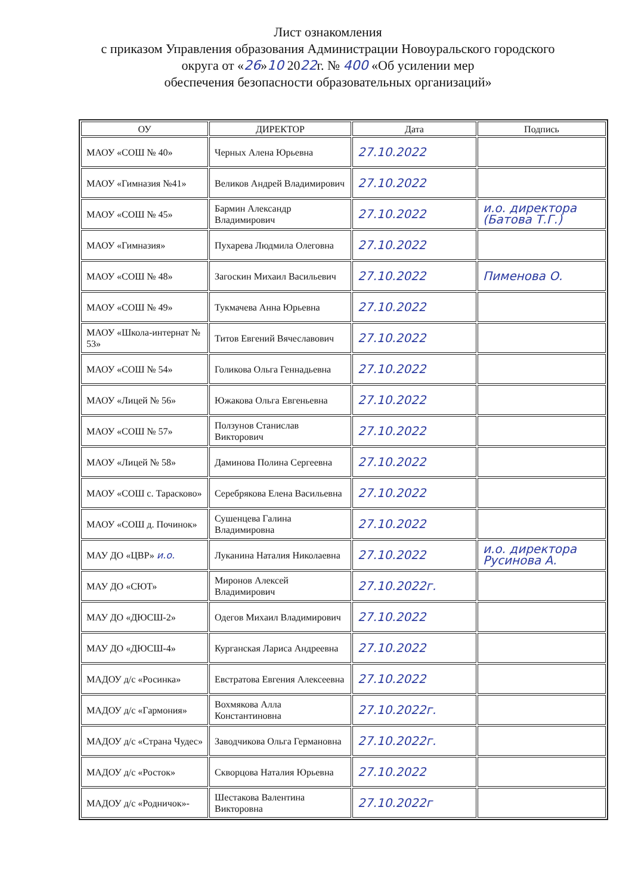Лист ознакомления
с приказом Управления образования Администрации Новоуральского городского
округа от «26»10 2022г. № 400 «Об усилении мер
обеспечения безопасности образовательных организаций»
| ОУ | ДИРЕКТОР | Дата | Подпись |
| --- | --- | --- | --- |
| МАОУ «СОШ № 40» | Черных Алена Юрьевна | 27.10.2022 | |
| МАОУ «Гимназия №41» | Великов Андрей Владимирович | 27.10.2022 | |
| МАОУ «СОШ № 45» | Бармин Александр Владимирович | 27.10.2022 | и.о. директора (Батова Т.Г.) |
| МАОУ «Гимназия» | Пухарева Людмила Олеговна | 27.10.2022 | |
| МАОУ «СОШ № 48» | Загоскин Михаил Васильевич | 27.10.2022 | Пименова О. |
| МАОУ «СОШ № 49» | Тукмачева Анна Юрьевна | 27.10.2022 | |
| МАОУ «Школа-интернат № 53» | Титов Евгений Вячеславович | 27.10.2022 | |
| МАОУ «СОШ № 54» | Голикова Ольга Геннадьевна | 27.10.2022 | |
| МАОУ «Лицей № 56» | Южакова Ольга Евгеньевна | 27.10.2022 | |
| МАОУ «СОШ № 57» | Ползунов Станислав Викторович | 27.10.2022 | |
| МАОУ «Лицей № 58» | Даминова Полина Сергеевна | 27.10.2022 | |
| МАОУ «СОШ с. Тарасково» | Серебрякова Елена Васильевна | 27.10.2022 | |
| МАОУ «СОШ д. Починок» | Сушенцева Галина Владимировна | 27.10.2022 | |
| МАУ ДО «ЦВР» и.о. | Луканина Наталия Николаевна | 27.10.2022 | и.о. директора Русинова А. |
| МАУ ДО «СЮТ» | Миронов Алексей Владимирович | 27.10.2022г. | |
| МАУ ДО «ДЮСШ-2» | Одегов Михаил Владимирович | 27.10.2022 | |
| МАУ ДО «ДЮСШ-4» | Курганская Лариса Андреевна | 27.10.2022 | |
| МАДОУ д/с «Росинка» | Евстратова Евгения Алексеевна | 27.10.2022 | |
| МАДОУ д/с «Гармония» | Вохмякова Алла Константиновна | 27.10.2022г. | |
| МАДОУ д/с «Страна Чудес» | Заводчикова Ольга Германовна | 27.10.2022г. | |
| МАДОУ д/с «Росток» | Скворцова Наталия Юрьевна | 27.10.2022 | |
| МАДОУ д/с «Родничок»- | Шестакова Валентина Викторовна | 27.10.2022г | |